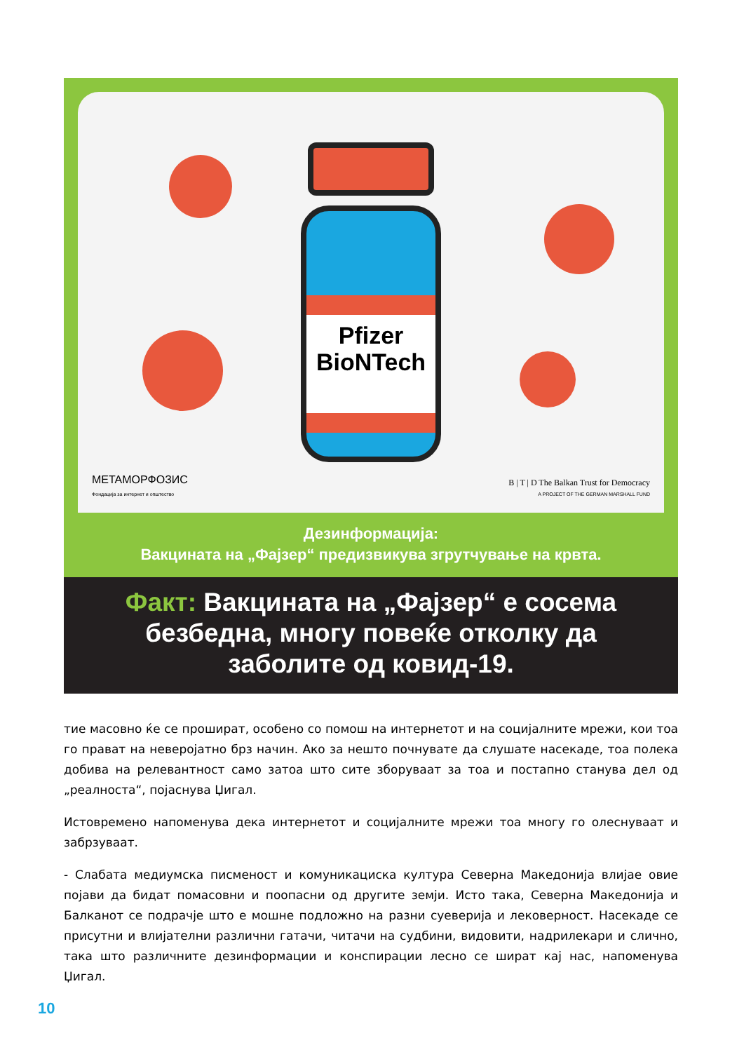Pfizer
BioNTech
METAМОРФОЗИС
Фондација за интернет и општество
B | T | D The Balkan Trust for Democracy
A PROJECT OF THE GERMAN MARSHALL FUND
Дезинформација:
Вакцината на „Фајзер“ предизвикува згрутчување на крвта.
Факт: Вакцината на „Фајзер“ е сосема
безбедна, многу повеќе отколку да
заболите од ковид-19.
тие масовно ќе се прошират, особено со помош на интернетот и на социјалните мрежи, кои тоа го прават на неверојатно брз начин. Ако за нешто почнувате да слушате насекаде, тоа полека добива на релевантност само затоа што сите зборуваат за тоа и постапно станува дел од „реалноста“, појаснува Џигал.
Истовремено напоменува дека интернетот и социјалните мрежи тоа многу го олеснуваат и забрзуваат.
- Слабата медиумска писменост и комуникациска култура Северна Македонија влијае овие појави да бидат помасовни и поопасни од другите земји. Исто така, Северна Македонија и Балканот се подрачје што е мошне подложно на разни суеверија и лековерност. Насекаде се присутни и влијателни различни гатачи, читачи на судбини, видовити, надрилекари и слично, така што различните дезинформации и конспирации лесно се шират кај нас, напоменува Џигал.
10